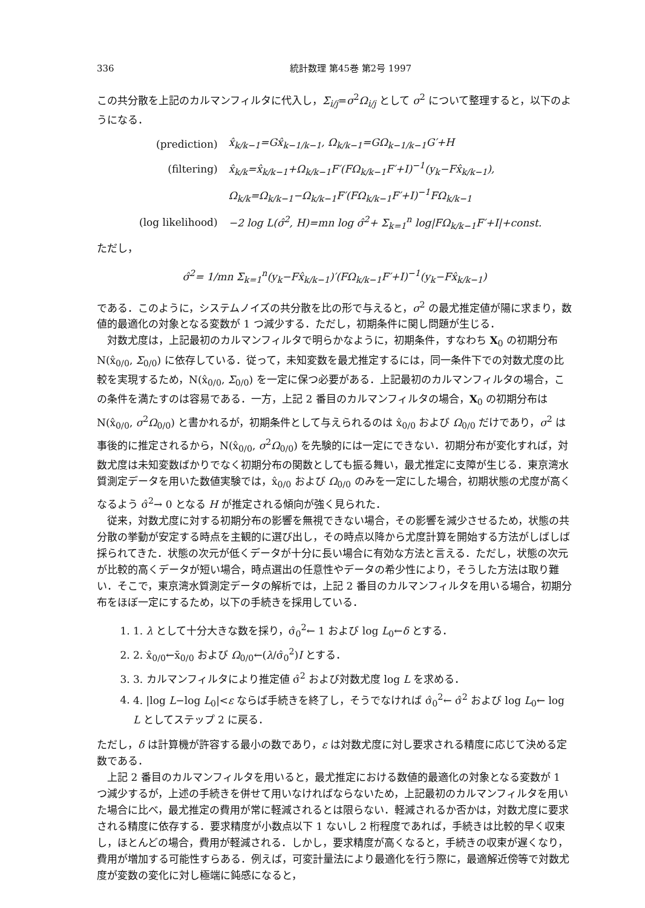336 統計数理 第45巻 第2号 1997
この共分散を上記のカルマンフィルタに代入し，Σ<sub>i/j</sub>=σ<sup>2</sup>Ω<sub>i/j</sub> として σ<sup>2</sup> について整理すると，以下のようになる．
| (prediction) | x̂<sub>k/k−1</sub>=Gx̂<sub>k−1/k−1</sub>, Ω<sub>k/k−1</sub>=GΩ<sub>k−1/k−1</sub>G′+H |
| (filtering) | x̂<sub>k/k</sub>=x̂<sub>k/k−1</sub>+Ω<sub>k/k−1</sub>F′(FΩ<sub>k/k−1</sub>F′+I)<sup>−1</sup>(y<sub>k</sub>−Fx̂<sub>k/k−1</sub>), |
| | Ω<sub>k/k</sub>=Ω<sub>k/k−1</sub>−Ω<sub>k/k−1</sub>F′(FΩ<sub>k/k−1</sub>F′+I)<sup>−1</sup>FΩ<sub>k/k−1</sub> |
| (log likelihood) | −2 log L(σ̂<sup>2</sup>, H)=mn log σ̂<sup>2</sup>+ Σ<sub>k=1</sub><sup>n</sup> log/FΩ<sub>k/k−1</sub>F′+I/+const. |
ただし，
σ̂<sup>2</sup>= 1/mn Σ<sub>k=1</sub><sup>n</sup>(y<sub>k</sub>−Fx̂<sub>k/k−1</sub>)′(FΩ<sub>k/k−1</sub>F′+I)<sup>−1</sup>(y<sub>k</sub>−Fx̂<sub>k/k−1</sub>)
である．このように，システムノイズの共分散を比の形で与えると，σ<sup>2</sup> の最尤推定値が陽に求まり，数値的最適化の対象となる変数が 1 つ減少する．ただし，初期条件に関し問題が生じる．
対数尤度は，上記最初のカルマンフィルタで明らかなように，初期条件，すなわち X<sub>0</sub> の初期分布 N(x̂<sub>0/0</sub>, Σ<sub>0/0</sub>) に依存している．従って，未知変数を最尤推定するには，同一条件下での対数尤度の比較を実現するため，N(x̂<sub>0/0</sub>, Σ<sub>0/0</sub>) を一定に保つ必要がある．上記最初のカルマンフィルタの場合，この条件を満たすのは容易である．一方，上記 2 番目のカルマンフィルタの場合，X<sub>0</sub> の初期分布は N(x̂<sub>0/0</sub>, σ<sup>2</sup>Ω<sub>0/0</sub>) と書かれるが，初期条件として与えられるのは x̂<sub>0/0</sub> および Ω<sub>0/0</sub> だけであり，σ<sup>2</sup> は事後的に推定されるから，N(x̂<sub>0/0</sub>, σ<sup>2</sup>Ω<sub>0/0</sub>) を先験的には一定にできない．初期分布が変化すれば，対数尤度は未知変数ばかりでなく初期分布の関数としても振る舞い，最尤推定に支障が生じる．東京湾水質測定データを用いた数値実験では，x̂<sub>0/0</sub> および Ω<sub>0/0</sub> のみを一定にした場合，初期状態の尤度が高くなるよう σ̂<sup>2</sup>→ 0 となる H が推定される傾向が強く見られた．
従来，対数尤度に対する初期分布の影響を無視できない場合，その影響を減少させるため，状態の共分散の挙動が安定する時点を主観的に選び出し，その時点以降から尤度計算を開始する方法がしばしば採られてきた．状態の次元が低くデータが十分に長い場合に有効な方法と言える．ただし，状態の次元が比較的高くデータが短い場合，時点選出の任意性やデータの希少性により，そうした方法は取り難い．そこで，東京湾水質測定データの解析では，上記 2 番目のカルマンフィルタを用いる場合，初期分布をほぼ一定にするため，以下の手続きを採用している．
1. 1. λ として十分大きな数を採り，σ̂<sub>0</sub><sup>2</sup>← 1 および log L<sub>0</sub>←δ とする．
2. 2. x̂<sub>0/0</sub>←x̄<sub>0/0</sub> および Ω<sub>0/0</sub>←(λ/σ̂<sub>0</sub><sup>2</sup>)I とする．
3. 3. カルマンフィルタにより推定値 σ̂<sup>2</sup> および対数尤度 log L を求める．
4. 4. |log L−log L<sub>0</sub>|<ε ならば手続きを終了し，そうでなければ σ̂<sub>0</sub><sup>2</sup>← σ̂<sup>2</sup> および log L<sub>0</sub>← log L としてステップ 2 に戻る．
ただし，δ は計算機が許容する最小の数であり，ε は対数尤度に対し要求される精度に応じて決める定数である．
上記 2 番目のカルマンフィルタを用いると，最尤推定における数値的最適化の対象となる変数が 1 つ減少するが，上述の手続きを併せて用いなければならないため，上記最初のカルマンフィルタを用いた場合に比べ，最尤推定の費用が常に軽減されるとは限らない．軽減されるか否かは，対数尤度に要求される精度に依存する．要求精度が小数点以下 1 ないし 2 桁程度であれば，手続きは比較的早く収束し，ほとんどの場合，費用が軽減される．しかし，要求精度が高くなると，手続きの収束が遅くなり，費用が増加する可能性すらある．例えば，可変計量法により最適化を行う際に，最適解近傍等で対数尤度が変数の変化に対し極端に鈍感になると，